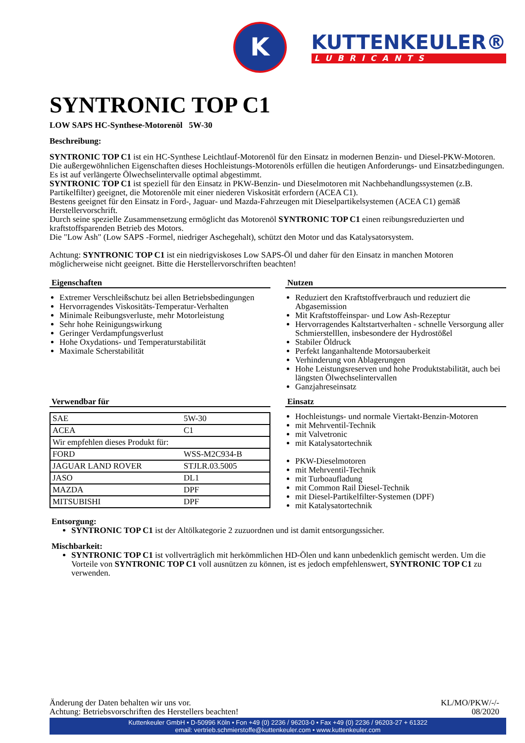K
KUTTENKEULER®
LUBRICANTS
SYNTRONIC TOP C1
LOW SAPS HC-Synthese-Motorenöl 5W-30
Beschreibung:
SYNTRONIC TOP C1 ist ein HC-Synthese Leichtlauf-Motorenöl für den Einsatz in modernen Benzin- und Diesel-PKW-Motoren. Die außergewöhnlichen Eigenschaften dieses Hochleistungs-Motorenöls erfüllen die heutigen Anforderungs- und Einsatzbedingungen. Es ist auf verlängerte Ölwechselintervalle optimal abgestimmt.
SYNTRONIC TOP C1 ist speziell für den Einsatz in PKW-Benzin- und Dieselmotoren mit Nachbehandlungssystemen (z.B. Partikelfilter) geeignet, die Motorenöle mit einer niederen Viskosität erfordern (ACEA C1).
Bestens geeignet für den Einsatz in Ford-, Jaguar- und Mazda-Fahrzeugen mit Dieselpartikelsystemen (ACEA C1) gemäß Herstellervorschrift.
Durch seine spezielle Zusammensetzung ermöglicht das Motorenöl SYNTRONIC TOP C1 einen reibungsreduzierten und kraftstoffsparenden Betrieb des Motors.
Die "Low Ash" (Low SAPS -Formel, niedriger Aschegehalt), schützt den Motor und das Katalysatorsystem.
Achtung: SYNTRONIC TOP C1 ist ein niedrigviskoses Low SAPS-Öl und daher für den Einsatz in manchen Motoren möglicherweise nicht geeignet. Bitte die Herstellervorschriften beachten!
Eigenschaften
Extremer Verschleißschutz bei allen Betriebsbedingungen
Hervorragendes Viskositäts-Temperatur-Verhalten
Minimale Reibungsverluste, mehr Motorleistung
Sehr hohe Reinigungswirkung
Geringer Verdampfungsverlust
Hohe Oxydations- und Temperaturstabilität
Maximale Scherstabilität
Nutzen
Reduziert den Kraftstoffverbrauch und reduziert die Abgasemission
Mit Kraftstoffeinspar- und Low Ash-Rezeptur
Hervorragendes Kaltstartverhalten - schnelle Versorgung aller Schmierstelllen, insbesondere der Hydrostößel
Stabiler Öldruck
Perfekt langanhaltende Motorsauberkeit
Verhinderung von Ablagerungen
Hohe Leistungsreserven und hohe Produktstabilität, auch bei längsten Ölwechselintervallen
Ganzjahreseinsatz
Verwendbar für
| SAE | 5W-30 |
| ACEA | C1 |
| Wir empfehlen dieses Produkt für: | |
| FORD | WSS-M2C934-B |
| JAGUAR LAND ROVER | STJLR.03.5005 |
| JASO | DL1 |
| MAZDA | DPF |
| MITSUBISHI | DPF |
Einsatz
Hochleistungs- und normale Viertakt-Benzin-Motoren
mit Mehrventil-Technik
mit Valvetronic
mit Katalysatortechnik
PKW-Dieselmotoren
mit Mehrventil-Technik
mit Turboaufladung
mit Common Rail Diesel-Technik
mit Diesel-Partikelfilter-Systemen (DPF)
mit Katalysatortechnik
Entsorgung:
SYNTRONIC TOP C1 ist der Altölkategorie 2 zuzuordnen und ist damit entsorgungssicher.
Mischbarkeit:
SYNTRONIC TOP C1 ist vollverträglich mit herkömmlichen HD-Ölen und kann unbedenklich gemischt werden. Um die Vorteile von SYNTRONIC TOP C1 voll ausnützen zu können, ist es jedoch empfehlenswert, SYNTRONIC TOP C1 zu verwenden.
Änderung der Daten behalten wir uns vor.
Achtung: Betriebsvorschriften des Herstellers beachten!
KL/MO/PKW/-/-
08/2020
Kuttenkeuler GmbH • D-50996 Köln • Fon +49 (0) 2236 / 96203-0 • Fax +49 (0) 2236 / 96203-27 + 61322
email: vertrieb.schmierstoffe@kuttenkeuler.com • www.kuttenkeuler.com